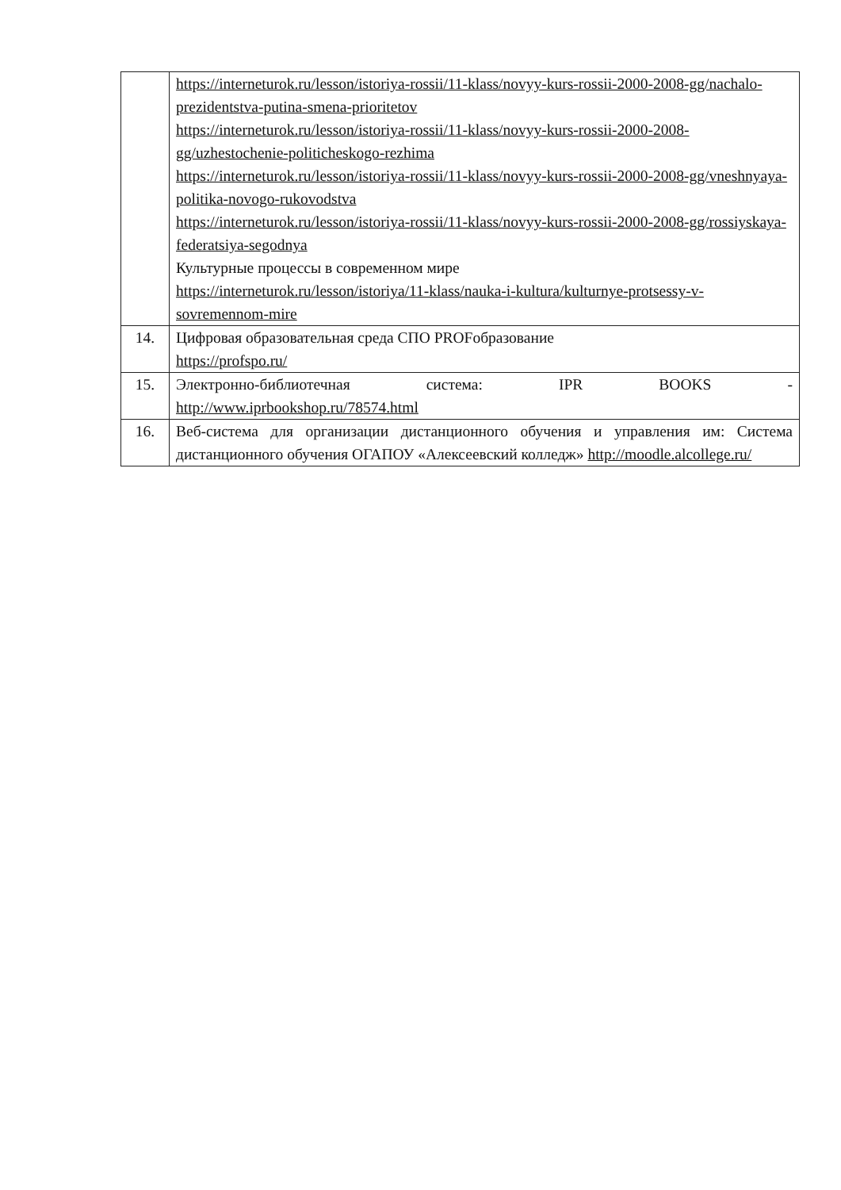| | https://interneturok.ru/lesson/istoriya-rossii/11-klass/novyy-kurs-rossii-2000-2008-gg/nachalo-prezidentstva-putina-smena-prioritetov https://interneturok.ru/lesson/istoriya-rossii/11-klass/novyy-kurs-rossii-2000-2008-gg/uzhestochenie-politicheskogo-rezhima https://interneturok.ru/lesson/istoriya-rossii/11-klass/novyy-kurs-rossii-2000-2008-gg/vneshnyaya-politika-novogo-rukovodstva https://interneturok.ru/lesson/istoriya-rossii/11-klass/novyy-kurs-rossii-2000-2008-gg/rossiyskaya-federatsiya-segodnya Культурные процессы в современном мире https://interneturok.ru/lesson/istoriya/11-klass/nauka-i-kultura/kulturnye-protsessy-v-sovremennom-mire |
| 14. | Цифровая образовательная среда СПО PROFобразование https://profspo.ru/ |
| 15. | Электронно-библиотечная система: IPR BOOKS - http://www.iprbookshop.ru/78574.html |
| 16. | Веб-система для организации дистанционного обучения и управления им: Система дистанционного обучения ОГАПОУ «Алексеевский колледж» http://moodle.alcollege.ru/ |